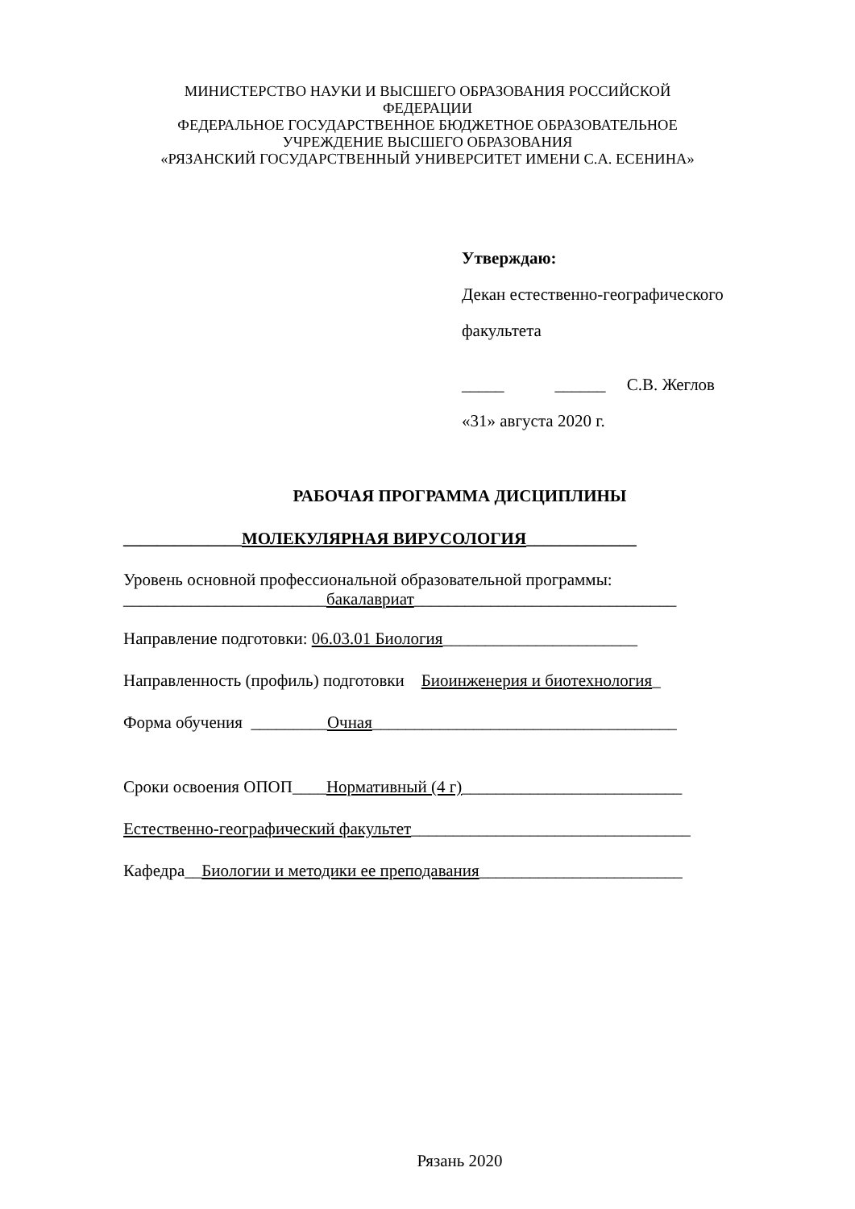МИНИСТЕРСТВО НАУКИ И ВЫСШЕГО ОБРАЗОВАНИЯ РОССИЙСКОЙ
ФЕДЕРАЦИИ
ФЕДЕРАЛЬНОЕ ГОСУДАРСТВЕННОЕ БЮДЖЕТНОЕ ОБРАЗОВАТЕЛЬНОЕ
УЧРЕЖДЕНИЕ ВЫСШЕГО ОБРАЗОВАНИЯ
«РЯЗАНСКИЙ ГОСУДАРСТВЕННЫЙ УНИВЕРСИТЕТ ИМЕНИ С.А. ЕСЕНИНА»
Утверждаю:
Декан естественно-географического
факультета
_____ ______ С.В. Жеглов
«31» августа 2020 г.
РАБОЧАЯ ПРОГРАММА ДИСЦИПЛИНЫ
______________МОЛЕКУЛЯРНАЯ ВИРУСОЛОГИЯ_____________
Уровень основной профессиональной образовательной программы:
________________________бакалавриат_______________________________
Направление подготовки: 06.03.01 Биология_______________________
Направленность (профиль) подготовки Биоинженерия и биотехнология_
Форма обучения _________Очная____________________________________
Сроки освоения ОПОП____Нормативный (4 г)__________________________
Естественно-географический факультет_________________________________
Кафедра__Биологии и методики ее преподавания________________________
Рязань 2020